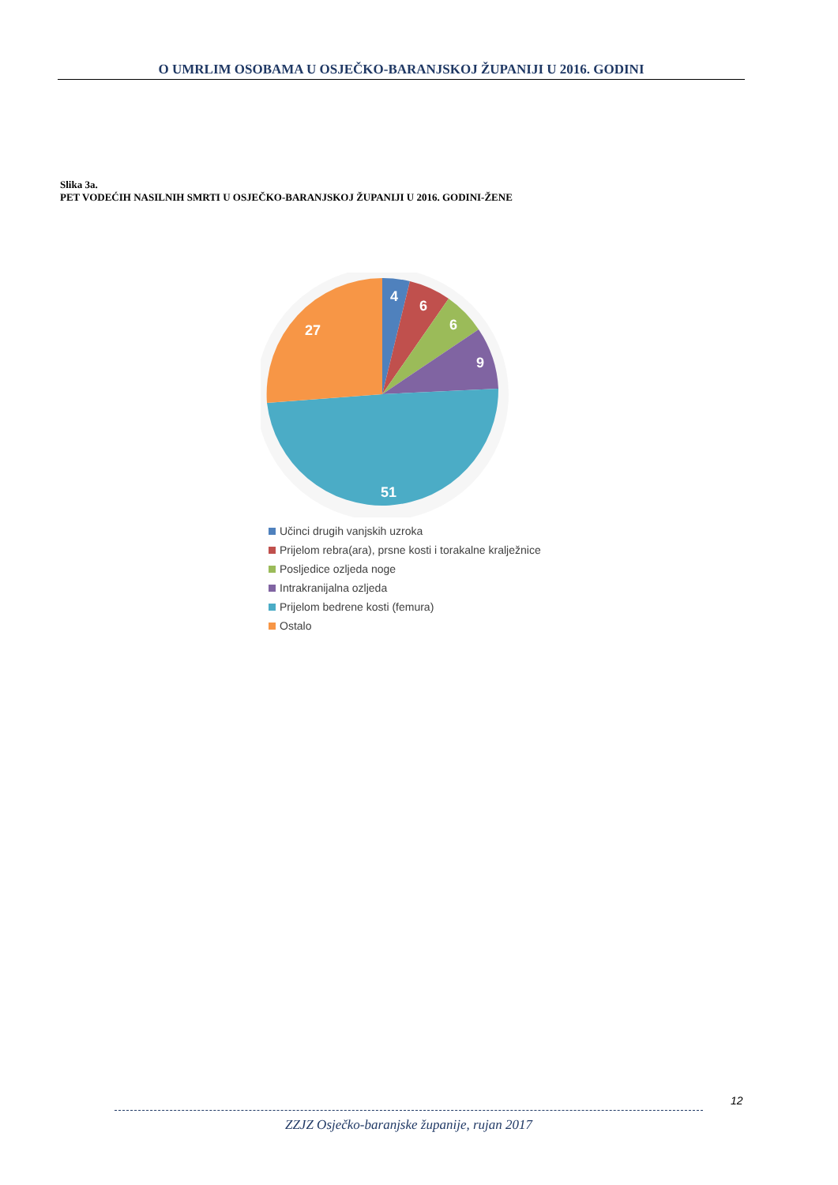O UMRLIM OSOBAMA U OSJEČKO-BARANJSKOJ ŽUPANIJI U 2016. GODINI
Slika 3a.
PET VODEĆIH NASILNIH SMRTI U OSJEČKO-BARANJSKOJ ŽUPANIJI U 2016. GODINI-ŽENE
4
6
6
9
51
27
Učinci drugih vanjskih uzroka
Prijelom rebra(ara), prsne kosti i torakalne kralježnice
Posljedice ozljeda noge
Intrakranijalna ozljeda
Prijelom bedrene kosti (femura)
Ostalo
12
ZZJZ Osječko-baranjske županije, rujan 2017